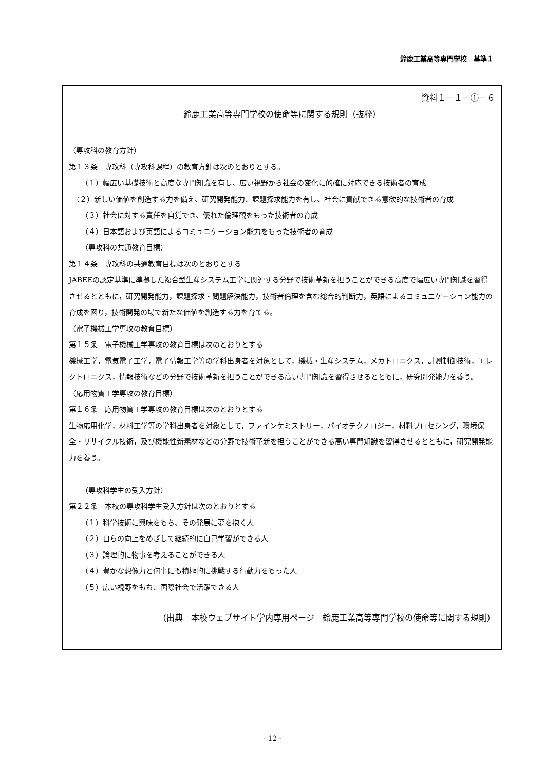鈴鹿工業高等専門学校　基準１
資料１－１－①－６
鈴鹿工業高等専門学校の使命等に関する規則（抜粋）
（専攻科の教育方針）
第１３条　専攻科（専攻科課程）の教育方針は次のとおりとする。
（１）幅広い基礎技術と高度な専門知識を有し、広い視野から社会の変化に的確に対応できる技術者の育成
　（２）新しい価値を創造する力を備え、研究開発能力、課題探求能力を有し、社会に貢献できる意欲的な技術者の育成
（３）社会に対する責任を自覚でき、優れた倫理観をもった技術者の育成
（４）日本語および英語によるコミュニケーション能力をもった技術者の育成
（専攻科の共通教育目標）
第１４条　専攻科の共通教育目標は次のとおりとする
JABEEの認定基準に準拠した複合型生産システム工学に関連する分野で技術革新を担うことができる高度で幅広い専門知識を習得させるとともに，研究開発能力，課題探求・問題解決能力，技術者倫理を含む総合的判断力，英語によるコミュニケーション能力の育成を図り，技術開発の場で新たな価値を創造する力を育てる。
（電子機械工学専攻の教育目標）
第１５条　電子機械工学専攻の教育目標は次のとおりとする
機械工学，電気電子工学，電子情報工学等の学科出身者を対象として，機械・生産システム，メカトロニクス，計測制御技術，エレクトロニクス，情報技術などの分野で技術革新を担うことができる高い専門知識を習得させるとともに，研究開発能力を養う。
（応用物質工学専攻の教育目標）
第１６条　応用物質工学専攻の教育目標は次のとおりとする
生物応用化学，材料工学等の学科出身者を対象として，ファインケミストリー，バイオテクノロジー，材料プロセシング，環境保全・リサイクル技術，及び機能性新素材などの分野で技術革新を担うことができる高い専門知識を習得させるとともに，研究開発能力を養う。
（専攻科学生の受入方針）
第２２条　本校の専攻科学生受入方針は次のとおりとする
（１）科学技術に興味をもち、その発展に夢を抱く人
（２）自らの向上をめざして継続的に自己学習ができる人
（３）論理的に物事を考えることができる人
（４）豊かな想像力と何事にも積極的に挑戦する行動力をもった人
（５）広い視野をもち、国際社会で活躍できる人
（出典　本校ウェブサイト学内専用ページ　鈴鹿工業高等専門学校の使命等に関する規則）
- 12 -